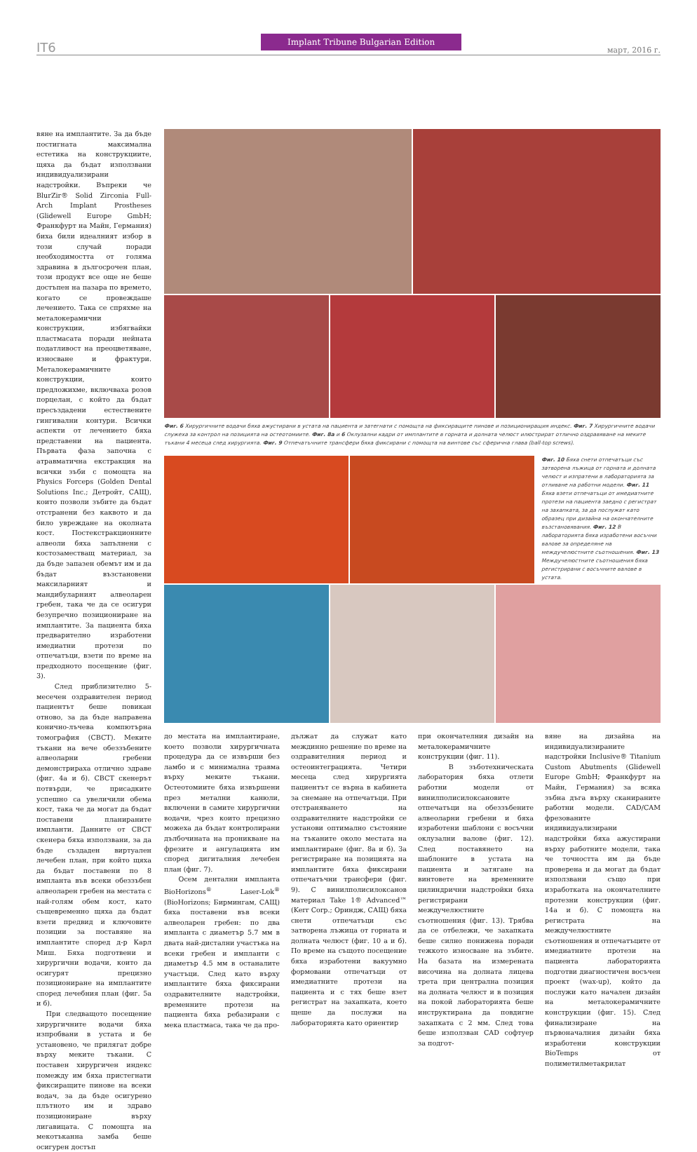IT6 Implant Tribune Bulgarian Edition март, 2016 г.
вяне на имплантите. За да бъде постигната максимална естетика на конструкциите, щяха да бъдат използвани индивидуализирани надстройки. Въпреки че BlurZir® Solid Zirconia Full-Arch Implant Prostheses (Glidewell Europe GmbH; Франкфурт на Майн, Германия) биха били идеалният избор в този случай поради необходимостта от голяма здравина в дългосрочен план, този продукт все още не беше достъпен на пазара по времето, когато се провеждаше лечението. Така се спряхме на металокерамични конструкции, избягвайки пластмасата поради нейната податливост на преоцветяване, износване и фрактури. Металокерамичните конструкции, които предложихме, включваха розов порцелан, с който да бъдат пресъздадени естествените гингивални контури. Всички аспекти от лечението бяха представени на пациента. Първата фаза започна с атравматична екстракция на всички зъби с помощта на Physics Forceps (Golden Dental Solutions Inc.; Детройт, САЩ), които позволи зъбите да бъдат отстранени без каквото и да било увреждане на околната кост. Постекстракционните алвеоли бяха запълнени с костозаместващ материал, за да бъде запазен обемът им и да бъдат възстановени максиларният и мандибуларният алвеоларен гребен, така че да се осигури безупречно позициониране на имплантите. За пациента бяха предварително изработени имедиатни протези по отпечатъци, взети по време на предходното посещение (фиг. 3).
След приблизително 5-месечен оздравителен период пациентът беше повикан отново, за да бъде направена конично-лъчева компютърна томография (CBCT). Меките тъкани на вече обеззъбените алвеоларни гребени демонстрираха отлично здраве (фиг. 4а и б). CBCT скенерът потвърди, че присадките успешно са увеличили обема кост, така че да могат да бъдат поставени планираните импланти. Данните от CBCT скенера бяха използвани, за да бъде създаден виртуален лечебен план, при който щяха да бъдат поставени по 8 импланта във всеки обеззъбен алвеоларен гребен на местата с най-голям обем кост, като същевременно щяха да бъдат взети предвид и ключовите позиции за поставяне на имплантите според д-р Карл Миш. Бяха подготвени и хирургични водачи, които да осигурят прецизно позициониране на имплантите според лечебния план (фиг. 5а и б).
При следващото посещение хирургичните водачи бяха изпробвани в устата и бе установено, че прилягат добре върху меките тъкани. С поставен хирургичен индекс помежду им бяха пристегнати фиксиращите пинове на всеки водач, за да бъде осигурено плътното им и здраво позициониране върху лигавицата. С помощта на мекотъканна замба беше осигурен достъп
Фиг. 6 Хирургичните водачи бяха ажустирани в устата на пациента и затегнати с помощта на фиксиращите пинове и позициониращия индекс. Фиг. 7 Хирургичните водачи служеха за контрол на позицията на остеотомиите. Фиг. 8а и 6 Оклузални кадри от имплантите в горната и долната челюст илюстрират отлично оздравяване на меките тъкани 4 месеца след хирургията. Фиг. 9 Отпечатъчните трансфери бяха фиксирани с помощта на винтове със сферична глава (ball-top screws).
Фиг. 10 Бяха снети отпечатъци със затворена лъжица от горната и долната челюст и изпратени в лабораторията за отливане на работни модели. Фиг. 11 Бяха взети отпечатъци от имедиатните протези на пациента заедно с регистрат на захапката, за да послужат като образец при дизайна на окончателните възстановявания. Фиг. 12 В лабораторията бяха изработени восъчни валове за определяне на междучелюстните съотношения. Фиг. 13 Междучелюстните съотношения бяха регистрирани с восъчните валове в устата.
до местата на имплантиране, което позволи хирургичната процедура да се извърши без ламбо и с минимална травма върху меките тъкани. Остеотомиите бяха извършени през метални канюли, включени в самите хирургични водачи, чрез които прецизно можеха да бъдат контролирани дълбочината на проникване на фрезите и ангулацията им според дигиталния лечебен план (фиг. 7).
Осем дентални импланта BioHorizons<sup>®</sup> Laser-Lok<sup>®</sup> (BioHorizons; Бирмингам, САЩ) бяха поставени във всеки алвеоларен гребен: по два импланта с диаметър 5.7 мм в двата най-дистални участъка на всеки гребен и импланти с диаметър 4.5 мм в останалите участъци. След като върху имплантите бяха фиксирани оздравителните надстройки, временните протези на пациента бяха ребазирани с мека пластмаса, така че да про-
дължат да служат като междинно решение по време на оздравителния период и остеоинтеграцията. Четири месеца след хирургията пациентът се върна в кабинета за снемане на отпечатъци. При отстраняването на оздравителните надстройки се установи оптимално състояние на тъканите около местата на имплантиране (фиг. 8а и б). За регистриране на позицията на имплантите бяха фиксирани отпечатъчни трансфери (фиг. 9). С винилполисилоксанов материал Take 1® Advanced™ (Kerr Corp.; Ориндж, САЩ) бяха снети отпечатъци със затворена лъжица от горната и долната челюст (фиг. 10 а и б). По време на същото посещение бяха изработени вакуумно формовани отпечатъци от имедиатните протези на пациента и с тях беше взет регистрат на захапката, което щеше да послужи на лабораторията като ориентир
при окончателния дизайн на металокерамичните конструкции (фиг. 11).
В зъботехническата лаборатория бяха отлети работни модели от винилполисилоксановите отпечатъци на обеззъбените алвеоларни гребени и бяха изработени шаблони с восъчни оклузални валове (фиг. 12). След поставянето на шаблоните в устата на пациента и затягане на винтовете на временните цилиндрични надстройки бяха регистрирани междучелюстните съотношения (фиг. 13). Трябва да се отбележи, че захапката беше силно понижена поради тежкото износване на зъбите. На базата на измерената височина на долната лицева трета при централна позиция на долната челюст и в позиция на покой лабораторията беше инструктирана да повдигне захапката с 2 мм. След това беше използван CAD софтуер за подгот-
вяне на дизайна на индивидуализираните надстройки Inclusive® Titanium Custom Abutments (Glidewell Europe GmbH; Франкфурт на Майн, Германия) за всяка зъбна дъга върху сканираните работни модели. CAD/CAM фрезованите индивидуализирани надстройки бяха ажустирани върху работните модели, така че точността им да бъде проверена и да могат да бъдат използвани също при изработката на окончателните протезни конструкции (фиг. 14а и б). С помощта на регистрата на междучелюстните съотношения и отпечатъците от имедиатните протези на пациента лабораторията подготви диагностичен восъчен проект (wax-up), който да послужи като начален дизайн на металокерамичните конструкции (фиг. 15). След финализиране на първоначалния дизайн бяха изработени конструкции BioTemps от полиметилметакрилат